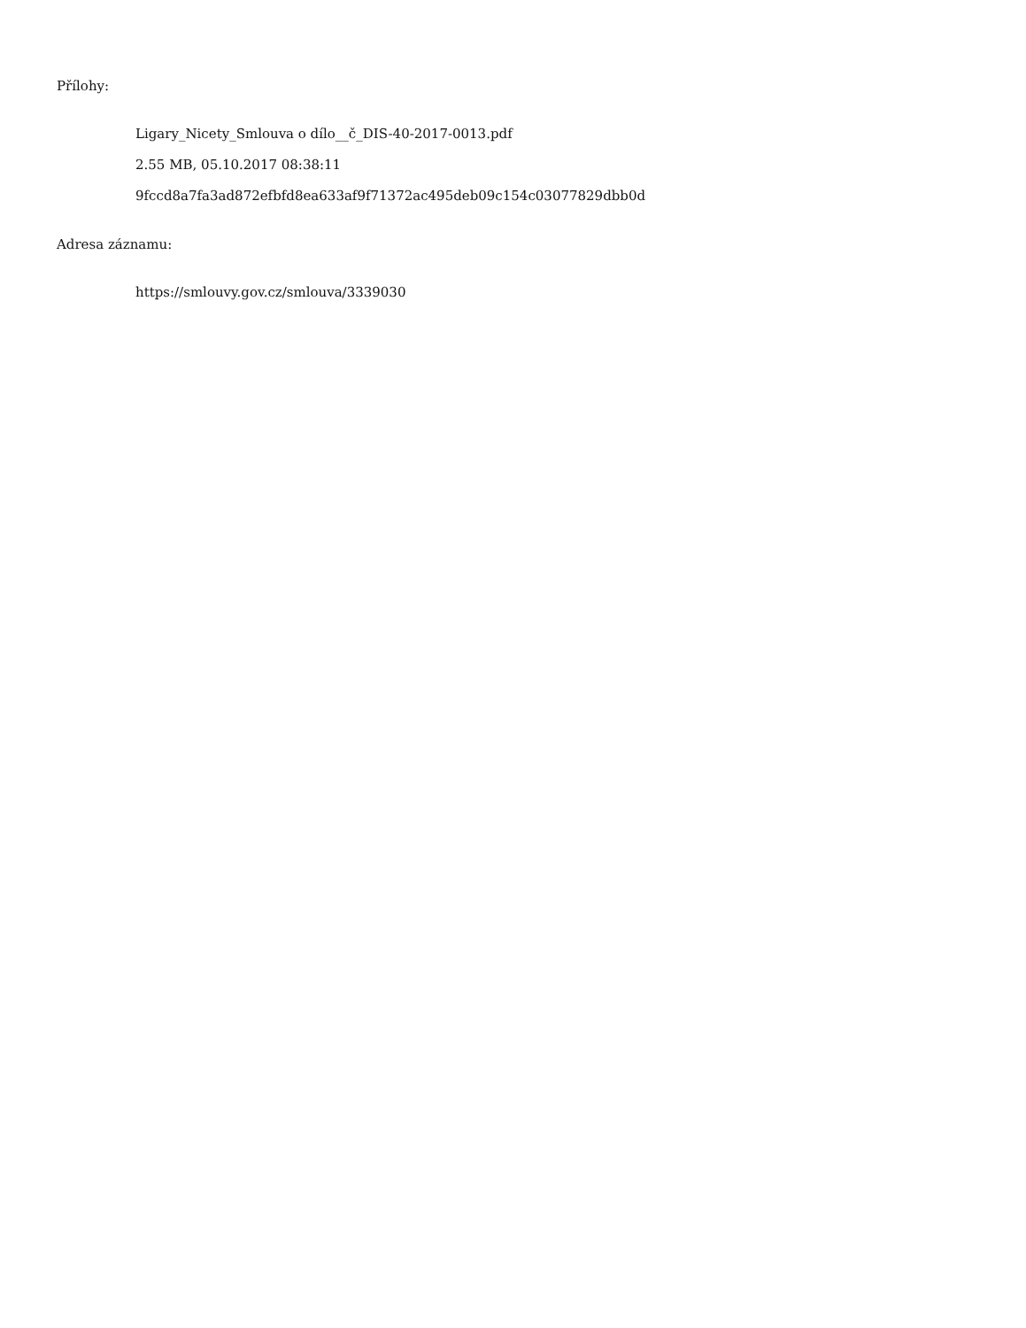Přílohy:
Ligary_Nicety_Smlouva o dílo__č_DIS-40-2017-0013.pdf
2.55 MB, 05.10.2017 08:38:11
9fccd8a7fa3ad872efbfd8ea633af9f71372ac495deb09c154c03077829dbb0d
Adresa záznamu:
https://smlouvy.gov.cz/smlouva/3339030